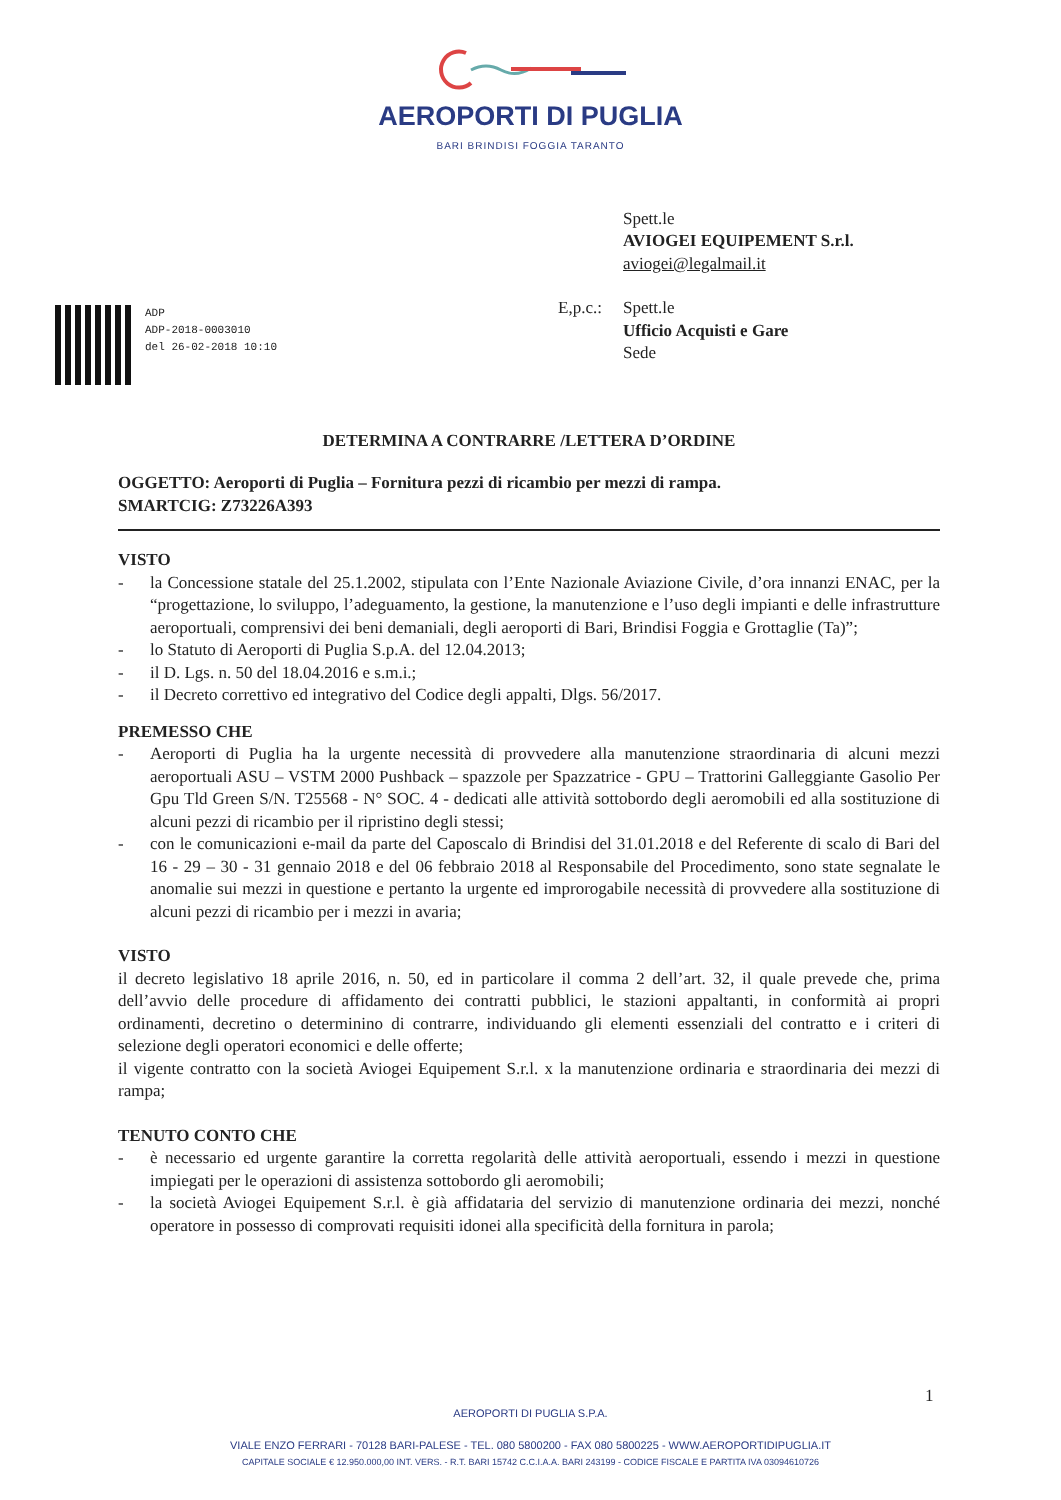AEROPORTI DI PUGLIA
BARI BRINDISI FOGGIA TARANTO
Spett.le
AVIOGEI EQUIPEMENT S.r.l.
aviogei@legalmail.it
E,p.c.: Spett.le
Ufficio Acquisti e Gare
Sede
ADP
ADP-2018-0003010
del 26-02-2018 10:10
DETERMINA A CONTRARRE /LETTERA D’ORDINE
OGGETTO: Aeroporti di Puglia – Fornitura pezzi di ricambio per mezzi di rampa.
SMARTCIG: Z73226A393
VISTO
- la Concessione statale del 25.1.2002, stipulata con l’Ente Nazionale Aviazione Civile, d’ora innanzi ENAC, per la “progettazione, lo sviluppo, l’adeguamento, la gestione, la manutenzione e l’uso degli impianti e delle infrastrutture aeroportuali, comprensivi dei beni demaniali, degli aeroporti di Bari, Brindisi Foggia e Grottaglie (Ta)”;
- lo Statuto di Aeroporti di Puglia S.p.A. del 12.04.2013;
- il D. Lgs. n. 50 del 18.04.2016 e s.m.i.;
- il Decreto correttivo ed integrativo del Codice degli appalti, Dlgs. 56/2017.
PREMESSO CHE
- Aeroporti di Puglia ha la urgente necessità di provvedere alla manutenzione straordinaria di alcuni mezzi aeroportuali ASU – VSTM 2000 Pushback – spazzole per Spazzatrice - GPU – Trattorini Galleggiante Gasolio Per Gpu Tld Green S/N. T25568 - N° SOC. 4 - dedicati alle attività sottobordo degli aeromobili ed alla sostituzione di alcuni pezzi di ricambio per il ripristino degli stessi;
- con le comunicazioni e-mail da parte del Caposcalo di Brindisi del 31.01.2018 e del Referente di scalo di Bari del 16 - 29 – 30 - 31 gennaio 2018 e del 06 febbraio 2018 al Responsabile del Procedimento, sono state segnalate le anomalie sui mezzi in questione e pertanto la urgente ed improrogabile necessità di provvedere alla sostituzione di alcuni pezzi di ricambio per i mezzi in avaria;
VISTO
il decreto legislativo 18 aprile 2016, n. 50, ed in particolare il comma 2 dell’art. 32, il quale prevede che, prima dell’avvio delle procedure di affidamento dei contratti pubblici, le stazioni appaltanti, in conformità ai propri ordinamenti, decretino o determinino di contrarre, individuando gli elementi essenziali del contratto e i criteri di selezione degli operatori economici e delle offerte;
il vigente contratto con la società Aviogei Equipement S.r.l. x la manutenzione ordinaria e straordinaria dei mezzi di rampa;
TENUTO CONTO CHE
- è necessario ed urgente garantire la corretta regolarità delle attività aeroportuali, essendo i mezzi in questione impiegati per le operazioni di assistenza sottobordo gli aeromobili;
- la società Aviogei Equipement S.r.l. è già affidataria del servizio di manutenzione ordinaria dei mezzi, nonché operatore in possesso di comprovati requisiti idonei alla specificità della fornitura in parola;
1
AEROPORTI DI PUGLIA S.P.A.
VIALE ENZO FERRARI - 70128 BARI-PALESE - TEL. 080 5800200 - FAX 080 5800225 - WWW.AEROPORTIDIPUGLIA.IT
CAPITALE SOCIALE € 12.950.000,00 INT. VERS. - R.T. BARI 15742 C.C.I.A.A. BARI 243199 - CODICE FISCALE E PARTITA IVA 03094610726